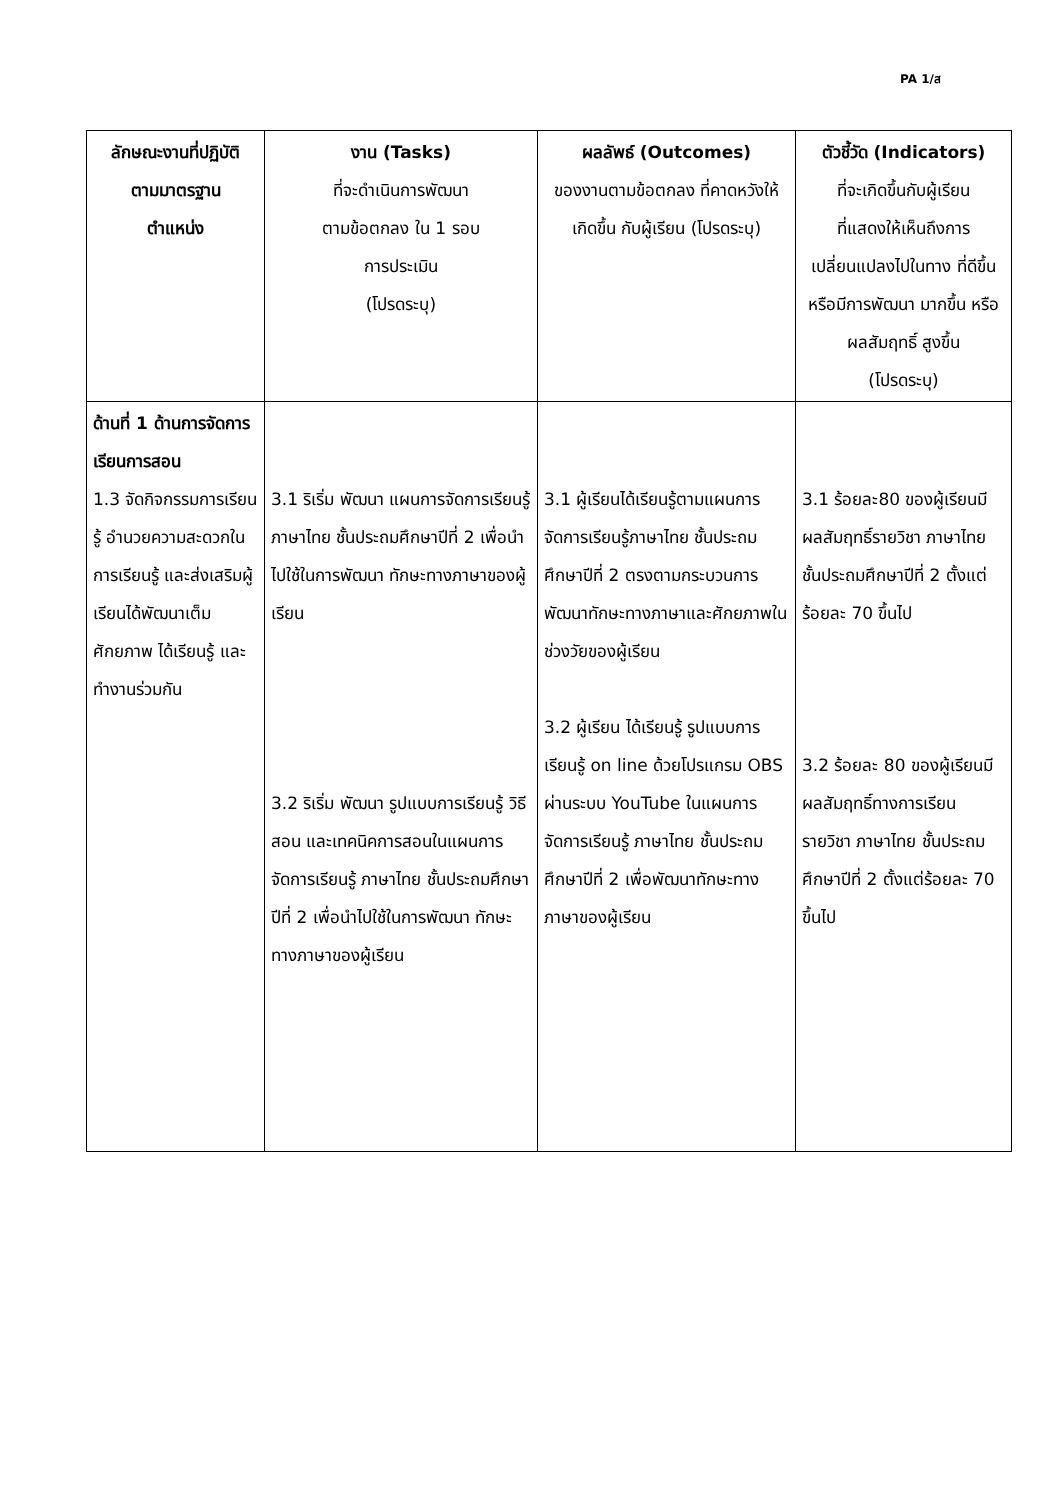PA 1/ส
| ลักษณะงานที่ปฏิบัติ ตามมาตรฐาน ตำแหน่ง | งาน (Tasks) ที่จะดำเนินการพัฒนา ตามข้อตกลง ใน 1 รอบ การประเมิน (โปรดระบุ) | ผลลัพธ์ (Outcomes) ของงานตามข้อตกลง ที่คาดหวังให้เกิดขึ้น กับผู้เรียน (โปรดระบุ) | ตัวชี้วัด (Indicators) ที่จะเกิดขึ้นกับผู้เรียน ที่แสดงให้เห็นถึงการ เปลี่ยนแปลงไปในทาง ที่ดีขึ้นหรือมีการพัฒนา มากขึ้น หรือผลสัมฤทธิ์ สูงขึ้น (โปรดระบุ) |
| --- | --- | --- | --- |
| ด้านที่ 1 ด้านการจัดการเรียนการสอน 1.3 จัดกิจกรรมการเรียนรู้ อำนวยความสะดวกในการเรียนรู้ และส่งเสริมผู้เรียนได้พัฒนาเต็มศักยภาพ ได้เรียนรู้ และ ทำงานร่วมกัน | 3.1 ริเริ่ม พัฒนา แผนการจัดการเรียนรู้ ภาษาไทย ชั้นประถมศึกษาปีที่ 2 เพื่อนำไปใช้ในการพัฒนา ทักษะทางภาษาของผู้เรียน 3.2 ริเริ่ม พัฒนา รูปแบบการเรียนรู้ วิธีสอน และเทคนิคการสอนในแผนการจัดการเรียนรู้ ภาษาไทย ชั้นประถมศึกษาปีที่ 2 เพื่อนำไปใช้ในการพัฒนา ทักษะทางภาษาของผู้เรียน | 3.1 ผู้เรียนได้เรียนรู้ตามแผนการจัดการเรียนรู้ภาษาไทย ชั้นประถมศึกษาปีที่ 2 ตรงตามกระบวนการพัฒนาทักษะทางภาษาและศักยภาพในช่วงวัยของผู้เรียน 3.2 ผู้เรียน ได้เรียนรู้ รูปแบบการเรียนรู้ on line ด้วยโปรแกรม OBS ผ่านระบบ YouTube ในแผนการจัดการเรียนรู้ ภาษาไทย ชั้นประถมศึกษาปีที่ 2 เพื่อพัฒนาทักษะทางภาษาของผู้เรียน | 3.1 ร้อยละ80 ของผู้เรียนมีผลสัมฤทธิ์รายวิชา ภาษาไทย ชั้นประถมศึกษาปีที่ 2 ตั้งแต่ร้อยละ 70 ขึ้นไป 3.2 ร้อยละ 80 ของผู้เรียนมีผลสัมฤทธิ์ทางการเรียน รายวิชา ภาษาไทย ชั้นประถมศึกษาปีที่ 2 ตั้งแต่ร้อยละ 70 ขึ้นไป |